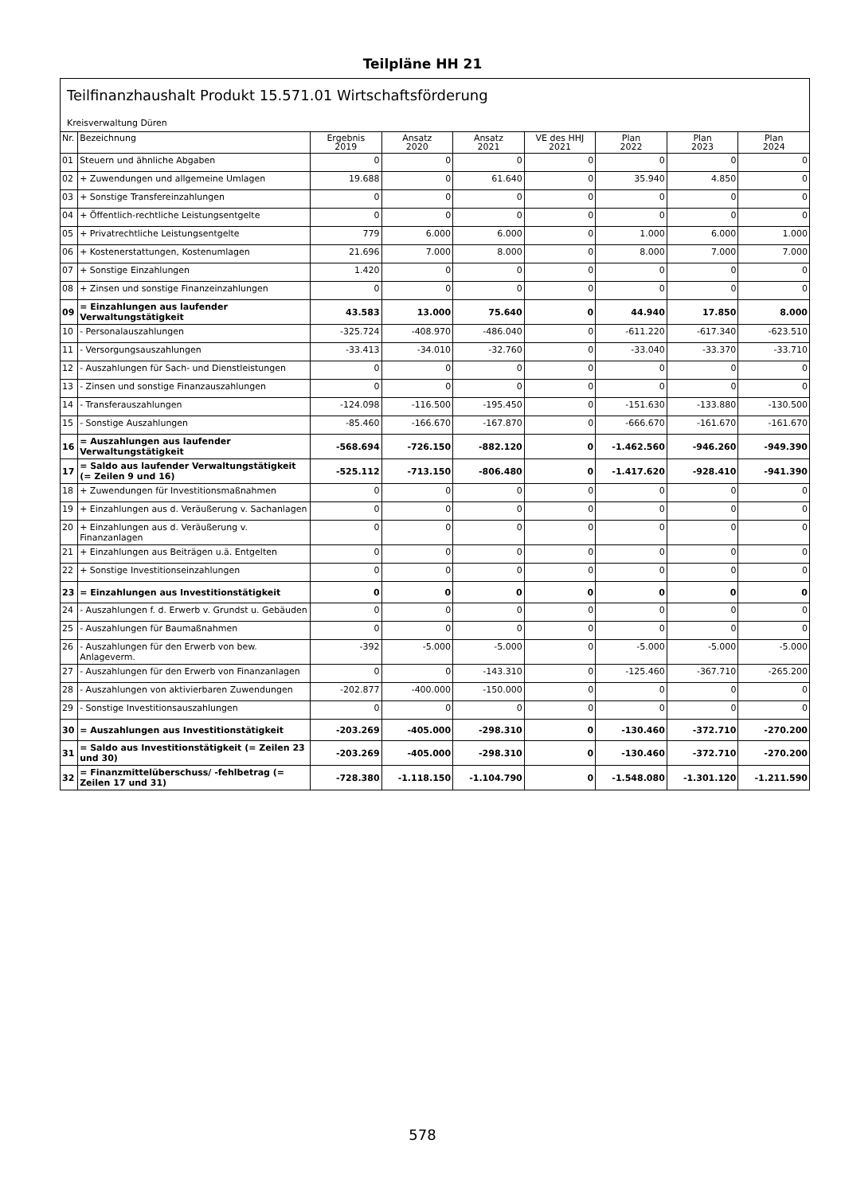Teilpläne HH 21
Teilfinanzhaushalt Produkt 15.571.01 Wirtschaftsförderung
Kreisverwaltung Düren
| Nr. | Bezeichnung | Ergebnis 2019 | Ansatz 2020 | Ansatz 2021 | VE des HHJ 2021 | Plan 2022 | Plan 2023 | Plan 2024 |
| --- | --- | --- | --- | --- | --- | --- | --- | --- |
| 01 | Steuern und ähnliche Abgaben | 0 | 0 | 0 | 0 | 0 | 0 | 0 |
| 02 | + Zuwendungen und allgemeine Umlagen | 19.688 | 0 | 61.640 | 0 | 35.940 | 4.850 | 0 |
| 03 | + Sonstige Transfereinzahlungen | 0 | 0 | 0 | 0 | 0 | 0 | 0 |
| 04 | + Öffentlich-rechtliche Leistungsentgelte | 0 | 0 | 0 | 0 | 0 | 0 | 0 |
| 05 | + Privatrechtliche Leistungsentgelte | 779 | 6.000 | 6.000 | 0 | 1.000 | 6.000 | 1.000 |
| 06 | + Kostenerstattungen, Kostenumlagen | 21.696 | 7.000 | 8.000 | 0 | 8.000 | 7.000 | 7.000 |
| 07 | + Sonstige Einzahlungen | 1.420 | 0 | 0 | 0 | 0 | 0 | 0 |
| 08 | + Zinsen und sonstige Finanzeinzahlungen | 0 | 0 | 0 | 0 | 0 | 0 | 0 |
| 09 | = Einzahlungen aus laufender Verwaltungstätigkeit | 43.583 | 13.000 | 75.640 | 0 | 44.940 | 17.850 | 8.000 |
| 10 | - Personalauszahlungen | -325.724 | -408.970 | -486.040 | 0 | -611.220 | -617.340 | -623.510 |
| 11 | - Versorgungsauszahlungen | -33.413 | -34.010 | -32.760 | 0 | -33.040 | -33.370 | -33.710 |
| 12 | - Auszahlungen für Sach- und Dienstleistungen | 0 | 0 | 0 | 0 | 0 | 0 | 0 |
| 13 | - Zinsen und sonstige Finanzauszahlungen | 0 | 0 | 0 | 0 | 0 | 0 | 0 |
| 14 | - Transferauszahlungen | -124.098 | -116.500 | -195.450 | 0 | -151.630 | -133.880 | -130.500 |
| 15 | - Sonstige Auszahlungen | -85.460 | -166.670 | -167.870 | 0 | -666.670 | -161.670 | -161.670 |
| 16 | = Auszahlungen aus laufender Verwaltungstätigkeit | -568.694 | -726.150 | -882.120 | 0 | -1.462.560 | -946.260 | -949.390 |
| 17 | = Saldo aus laufender Verwaltungstätigkeit (= Zeilen 9 und 16) | -525.112 | -713.150 | -806.480 | 0 | -1.417.620 | -928.410 | -941.390 |
| 18 | + Zuwendungen für Investitionsmaßnahmen | 0 | 0 | 0 | 0 | 0 | 0 | 0 |
| 19 | + Einzahlungen aus d. Veräußerung v. Sachanlagen | 0 | 0 | 0 | 0 | 0 | 0 | 0 |
| 20 | + Einzahlungen aus d. Veräußerung v. Finanzanlagen | 0 | 0 | 0 | 0 | 0 | 0 | 0 |
| 21 | + Einzahlungen aus Beiträgen u.ä. Entgelten | 0 | 0 | 0 | 0 | 0 | 0 | 0 |
| 22 | + Sonstige Investitionseinzahlungen | 0 | 0 | 0 | 0 | 0 | 0 | 0 |
| 23 | = Einzahlungen aus Investitionstätigkeit | 0 | 0 | 0 | 0 | 0 | 0 | 0 |
| 24 | - Auszahlungen f. d. Erwerb v. Grundst u. Gebäuden | 0 | 0 | 0 | 0 | 0 | 0 | 0 |
| 25 | - Auszahlungen für Baumaßnahmen | 0 | 0 | 0 | 0 | 0 | 0 | 0 |
| 26 | - Auszahlungen für den Erwerb von bew. Anlageverm. | -392 | -5.000 | -5.000 | 0 | -5.000 | -5.000 | -5.000 |
| 27 | - Auszahlungen für den Erwerb von Finanzanlagen | 0 | 0 | -143.310 | 0 | -125.460 | -367.710 | -265.200 |
| 28 | - Auszahlungen von aktivierbaren Zuwendungen | -202.877 | -400.000 | -150.000 | 0 | 0 | 0 | 0 |
| 29 | - Sonstige Investitionsauszahlungen | 0 | 0 | 0 | 0 | 0 | 0 | 0 |
| 30 | = Auszahlungen aus Investitionstätigkeit | -203.269 | -405.000 | -298.310 | 0 | -130.460 | -372.710 | -270.200 |
| 31 | = Saldo aus Investitionstätigkeit (= Zeilen 23 und 30) | -203.269 | -405.000 | -298.310 | 0 | -130.460 | -372.710 | -270.200 |
| 32 | = Finanzmittelüberschuss/ -fehlbetrag (= Zeilen 17 und 31) | -728.380 | -1.118.150 | -1.104.790 | 0 | -1.548.080 | -1.301.120 | -1.211.590 |
578